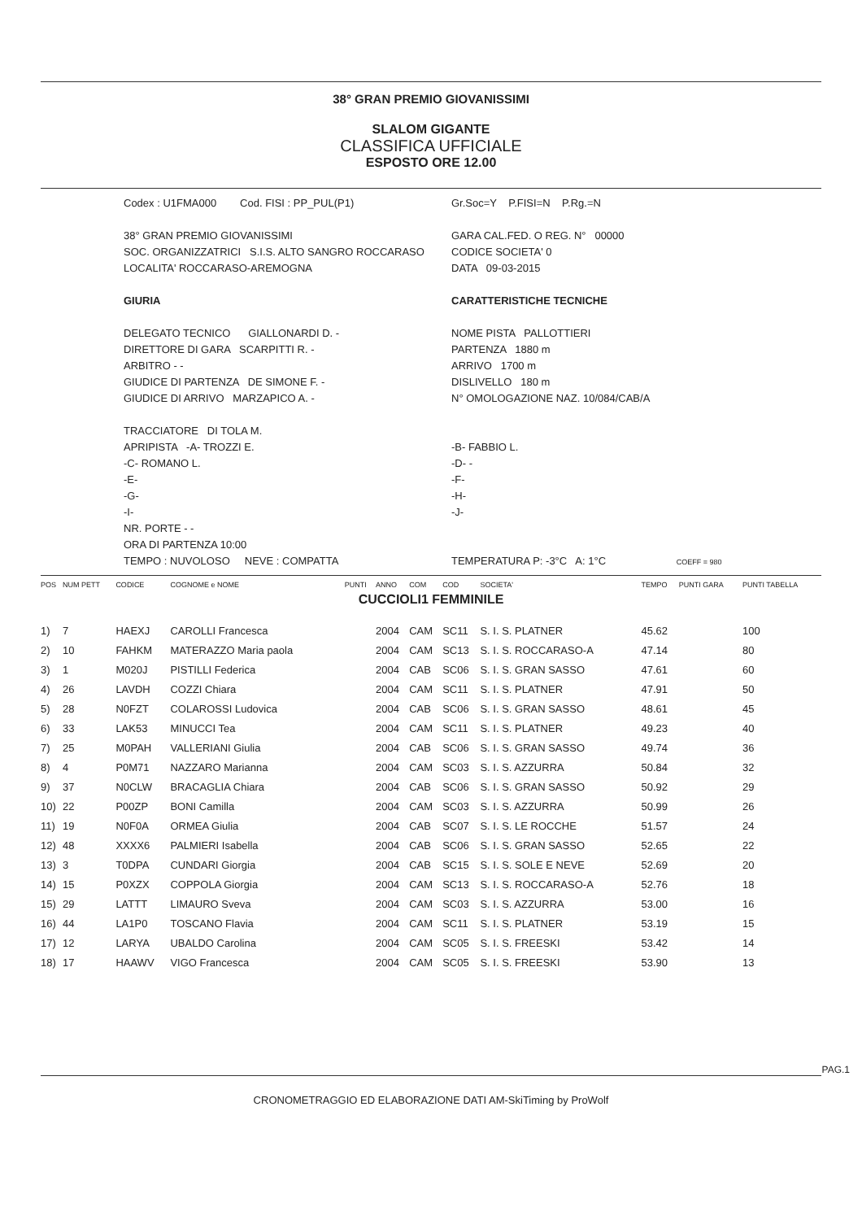38° GRAN PREMIO GIOVANISSIMI
SLALOM GIGANTE
CLASSIFICA UFFICIALE
ESPOSTO ORE 12.00
Codex : U1FMA000 Cod. FISI : PP_PUL(P1)
38° GRAN PREMIO GIOVANISSIMI
SOC. ORGANIZZATRICI S.I.S. ALTO SANGRO ROCCARASO
LOCALITA' ROCCARASO-AREMOGNA
GIURIA
DELEGATO TECNICO GIALLONARDI D. -
DIRETTORE DI GARA SCARPITTI R. -
ARBITRO - -
GIUDICE DI PARTENZA DE SIMONE F. -
GIUDICE DI ARRIVO MARZAPICO A. -
TRACCIATORE DI TOLA M.
APRIPISTA -A- TROZZI E.
-C- ROMANO L.
-E-
-G-
-I-
NR. PORTE - -
ORA DI PARTENZA 10:00
TEMPO : NUVOLOSO NEVE : COMPATTA
Gr.Soc=Y P.FISI=N P.Rg.=N
GARA CAL.FED. O REG. N° 00000
CODICE SOCIETA' 0
DATA 09-03-2015
CARATTERISTICHE TECNICHE
NOME PISTA PALLOTTIERI
PARTENZA 1880 m
ARRIVO 1700 m
DISLIVELLO 180 m
N° OMOLOGAZIONE NAZ. 10/084/CAB/A
-B- FABBIO L.
-D- -
-F-
-H-
-J-
TEMPERATURA P: -3°C A: 1°C COEFF = 980
| POS | NUM PETT | CODICE | COGNOME e NOME | PUNTI | ANNO | COM | COD | SOCIETA' | TEMPO | PUNTI GARA | PUNTI TABELLA |
| --- | --- | --- | --- | --- | --- | --- | --- | --- | --- | --- | --- |
| CUCCIOLI1 FEMMINILE | | | | | | | | | | | |
| 1) | 7 | HAEXJ | CAROLLI Francesca | | 2004 | CAM | SC11 | S. I. S. PLATNER | 45.62 | | 100 |
| 2) | 10 | FAHKM | MATERAZZO Maria paola | | 2004 | CAM | SC13 | S. I. S. ROCCARASO-A | 47.14 | | 80 |
| 3) | 1 | M020J | PISTILLI Federica | | 2004 | CAB | SC06 | S. I. S. GRAN SASSO | 47.61 | | 60 |
| 4) | 26 | LAVDH | COZZI Chiara | | 2004 | CAM | SC11 | S. I. S. PLATNER | 47.91 | | 50 |
| 5) | 28 | N0FZT | COLAROSSI Ludovica | | 2004 | CAB | SC06 | S. I. S. GRAN SASSO | 48.61 | | 45 |
| 6) | 33 | LAK53 | MINUCCI Tea | | 2004 | CAM | SC11 | S. I. S. PLATNER | 49.23 | | 40 |
| 7) | 25 | M0PAH | VALLERIANI Giulia | | 2004 | CAB | SC06 | S. I. S. GRAN SASSO | 49.74 | | 36 |
| 8) | 4 | P0M71 | NAZZARO Marianna | | 2004 | CAM | SC03 | S. I. S. AZZURRA | 50.84 | | 32 |
| 9) | 37 | N0CLW | BRACAGLIA Chiara | | 2004 | CAB | SC06 | S. I. S. GRAN SASSO | 50.92 | | 29 |
| 10) | 22 | P00ZP | BONI Camilla | | 2004 | CAM | SC03 | S. I. S. AZZURRA | 50.99 | | 26 |
| 11) | 19 | N0F0A | ORMEA Giulia | | 2004 | CAB | SC07 | S. I. S. LE ROCCHE | 51.57 | | 24 |
| 12) | 48 | XXXX6 | PALMIERI Isabella | | 2004 | CAB | SC06 | S. I. S. GRAN SASSO | 52.65 | | 22 |
| 13) | 3 | T0DPA | CUNDARI Giorgia | | 2004 | CAB | SC15 | S. I. S. SOLE E NEVE | 52.69 | | 20 |
| 14) | 15 | P0XZX | COPPOLA Giorgia | | 2004 | CAM | SC13 | S. I. S. ROCCARASO-A | 52.76 | | 18 |
| 15) | 29 | LATTT | LIMAURO Sveva | | 2004 | CAM | SC03 | S. I. S. AZZURRA | 53.00 | | 16 |
| 16) | 44 | LA1P0 | TOSCANO Flavia | | 2004 | CAM | SC11 | S. I. S. PLATNER | 53.19 | | 15 |
| 17) | 12 | LARYA | UBALDO Carolina | | 2004 | CAM | SC05 | S. I. S. FREESKI | 53.42 | | 14 |
| 18) | 17 | HAAWV | VIGO Francesca | | 2004 | CAM | SC05 | S. I. S. FREESKI | 53.90 | | 13 |
PAG.1
CRONOMETRAGGIO ED ELABORAZIONE DATI AM-SkiTiming by ProWolf